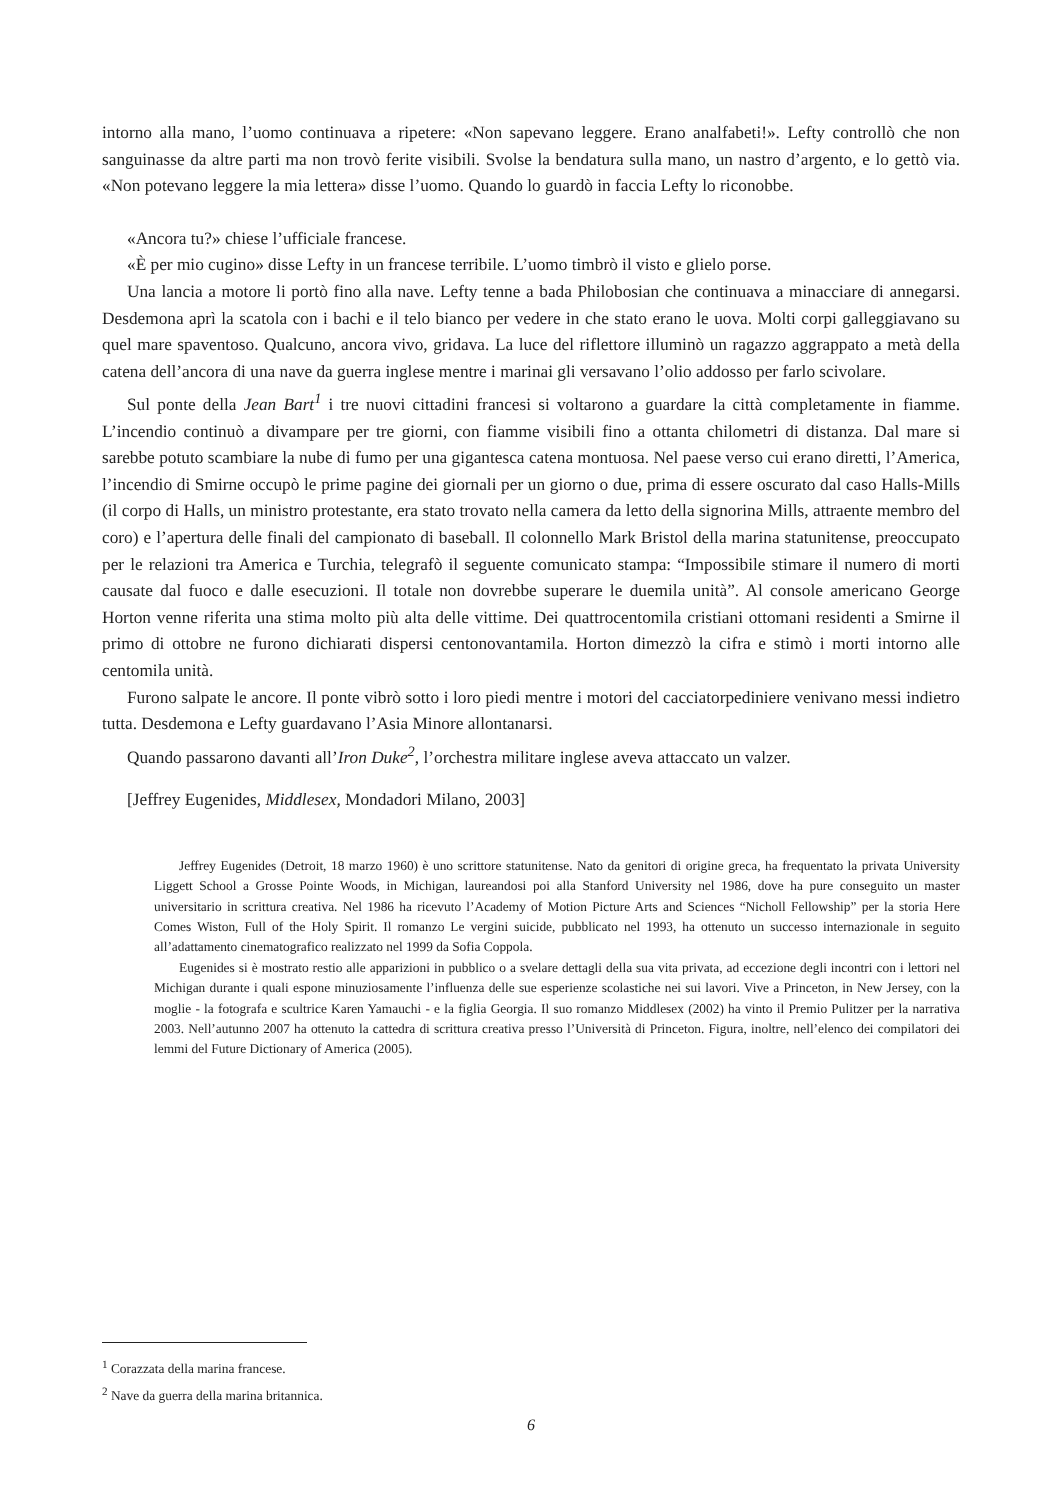intorno alla mano, l’uomo continuava a ripetere: «Non sapevano leggere. Erano analfabeti!». Lefty controllò che non sanguinasse da altre parti ma non trovò ferite visibili. Svolse la bendatura sulla mano, un nastro d’argento, e lo gettò via. «Non potevano leggere la mia lettera» disse l’uomo. Quando lo guardò in faccia Lefty lo riconobbe.
«Ancora tu?» chiese l’ufficiale francese.
«È per mio cugino» disse Lefty in un francese terribile. L’uomo timbrò il visto e glielo porse.
Una lancia a motore li portò fino alla nave. Lefty tenne a bada Philobosian che continuava a minacciare di annegarsi. Desdemona aprì la scatola con i bachi e il telo bianco per vedere in che stato erano le uova. Molti corpi galleggiavano su quel mare spaventoso. Qualcuno, ancora vivo, gridava. La luce del riflettore illuminò un ragazzo aggrappato a metà della catena dell’ancora di una nave da guerra inglese mentre i marinai gli versavano l’olio addosso per farlo scivolare.
Sul ponte della Jean Bart<sup>1</sup> i tre nuovi cittadini francesi si voltarono a guardare la città completamente in fiamme. L’incendio continuò a divampare per tre giorni, con fiamme visibili fino a ottanta chilometri di distanza. Dal mare si sarebbe potuto scambiare la nube di fumo per una gigantesca catena montuosa. Nel paese verso cui erano diretti, l’America, l’incendio di Smirne occupò le prime pagine dei giornali per un giorno o due, prima di essere oscurato dal caso Halls-Mills (il corpo di Halls, un ministro protestante, era stato trovato nella camera da letto della signorina Mills, attraente membro del coro) e l’apertura delle finali del campionato di baseball. Il colonnello Mark Bristol della marina statunitense, preoccupato per le relazioni tra America e Turchia, telegrafò il seguente comunicato stampa: “Impossibile stimare il numero di morti causate dal fuoco e dalle esecuzioni. Il totale non dovrebbe superare le duemila unità”. Al console americano George Horton venne riferita una stima molto più alta delle vittime. Dei quattrocentomila cristiani ottomani residenti a Smirne il primo di ottobre ne furono dichiarati dispersi centonovantamila. Horton dimezzò la cifra e stimò i morti intorno alle centomila unità.
Furono salpate le ancore. Il ponte vibrò sotto i loro piedi mentre i motori del cacciatorpediniere venivano messi indietro tutta. Desdemona e Lefty guardavano l’Asia Minore allontanarsi.
Quando passarono davanti all’Iron Duke<sup>2</sup>, l’orchestra militare inglese aveva attaccato un valzer.
[Jeffrey Eugenides, Middlesex, Mondadori Milano, 2003]
Jeffrey Eugenides (Detroit, 18 marzo 1960) è uno scrittore statunitense. Nato da genitori di origine greca, ha frequentato la privata University Liggett School a Grosse Pointe Woods, in Michigan, laureandosi poi alla Stanford University nel 1986, dove ha pure conseguito un master universitario in scrittura creativa. Nel 1986 ha ricevuto l’Academy of Motion Picture Arts and Sciences “Nicholl Fellowship” per la storia Here Comes Wiston, Full of the Holy Spirit. Il romanzo Le vergini suicide, pubblicato nel 1993, ha ottenuto un successo internazionale in seguito all’adattamento cinematografico realizzato nel 1999 da Sofia Coppola.
Eugenides si è mostrato restio alle apparizioni in pubblico o a svelare dettagli della sua vita privata, ad eccezione degli incontri con i lettori nel Michigan durante i quali espone minuziosamente l’influenza delle sue esperienze scolastiche nei sui lavori. Vive a Princeton, in New Jersey, con la moglie - la fotografa e scultrice Karen Yamauchi - e la figlia Georgia. Il suo romanzo Middlesex (2002) ha vinto il Premio Pulitzer per la narrativa 2003. Nell’autunno 2007 ha ottenuto la cattedra di scrittura creativa presso l’Università di Princeton. Figura, inoltre, nell’elenco dei compilatori dei lemmi del Future Dictionary of America (2005).
<sup>1</sup> Corazzata della marina francese.
<sup>2</sup> Nave da guerra della marina britannica.
6